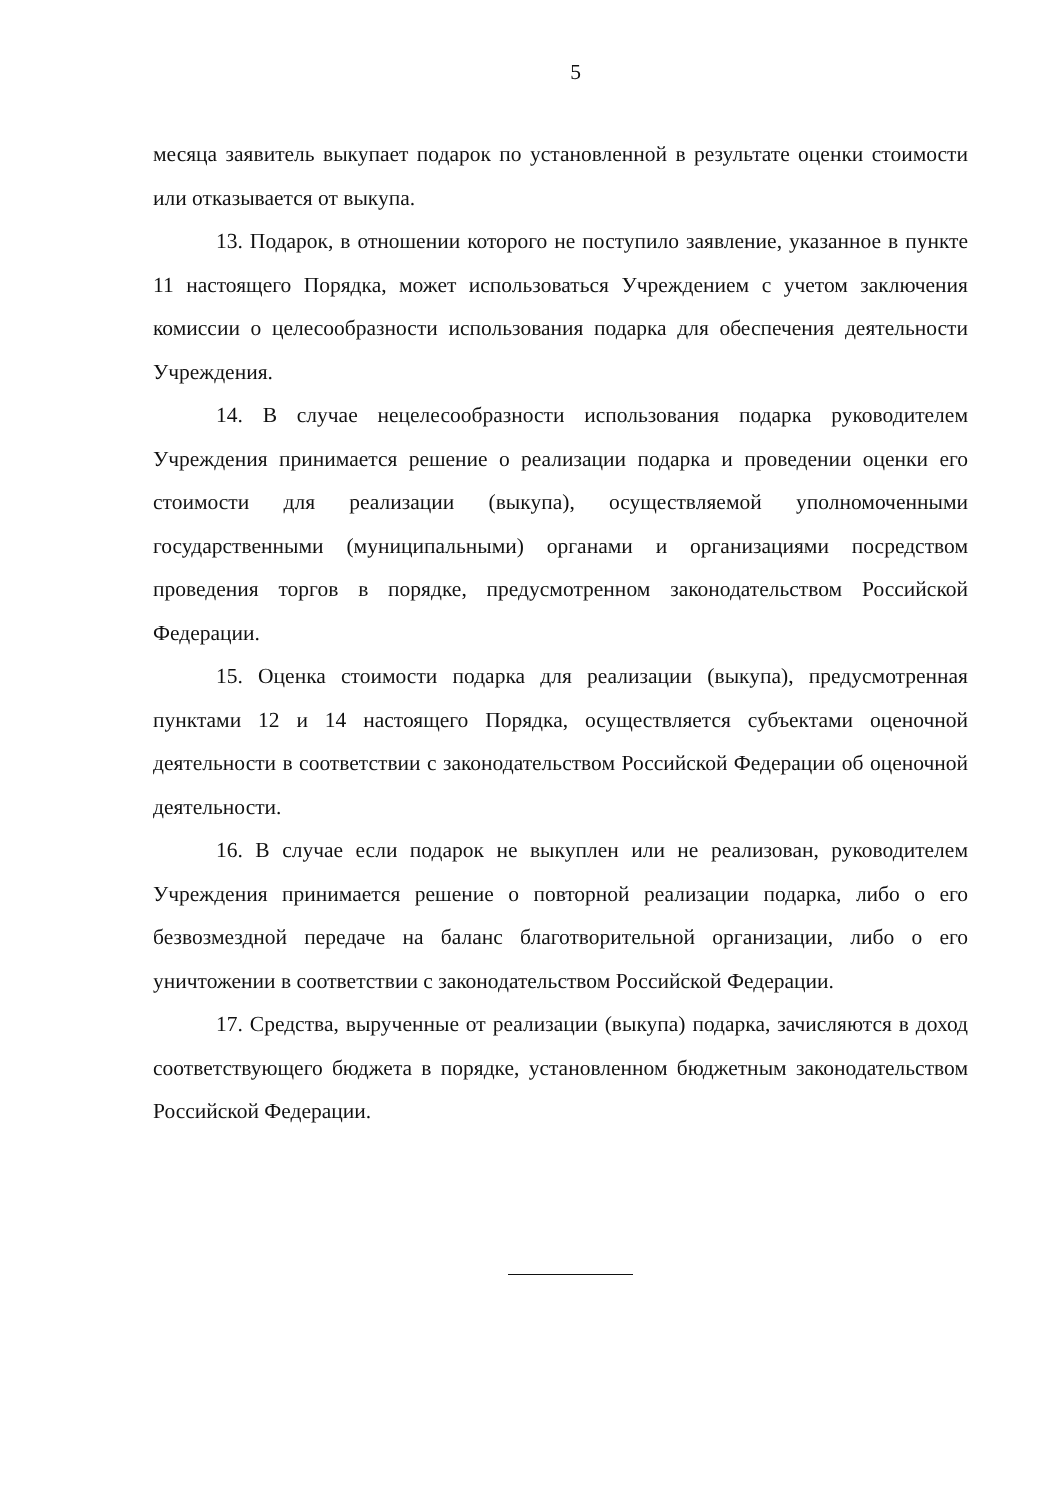5
месяца заявитель выкупает подарок по установленной в результате оценки стоимости или отказывается от выкупа.
13. Подарок, в отношении которого не поступило заявление, указанное в пункте 11 настоящего Порядка, может использоваться Учреждением с учетом заключения комиссии о целесообразности использования подарка для обеспечения деятельности Учреждения.
14. В случае нецелесообразности использования подарка руководителем Учреждения принимается решение о реализации подарка и проведении оценки его стоимости для реализации (выкупа), осуществляемой уполномоченными государственными (муниципальными) органами и организациями посредством проведения торгов в порядке, предусмотренном законодательством Российской Федерации.
15. Оценка стоимости подарка для реализации (выкупа), предусмотренная пунктами 12 и 14 настоящего Порядка, осуществляется субъектами оценочной деятельности в соответствии с законодательством Российской Федерации об оценочной деятельности.
16. В случае если подарок не выкуплен или не реализован, руководителем Учреждения принимается решение о повторной реализации подарка, либо о его безвозмездной передаче на баланс благотворительной организации, либо о его уничтожении в соответствии с законодательством Российской Федерации.
17. Средства, вырученные от реализации (выкупа) подарка, зачисляются в доход соответствующего бюджета в порядке, установленном бюджетным законодательством Российской Федерации.